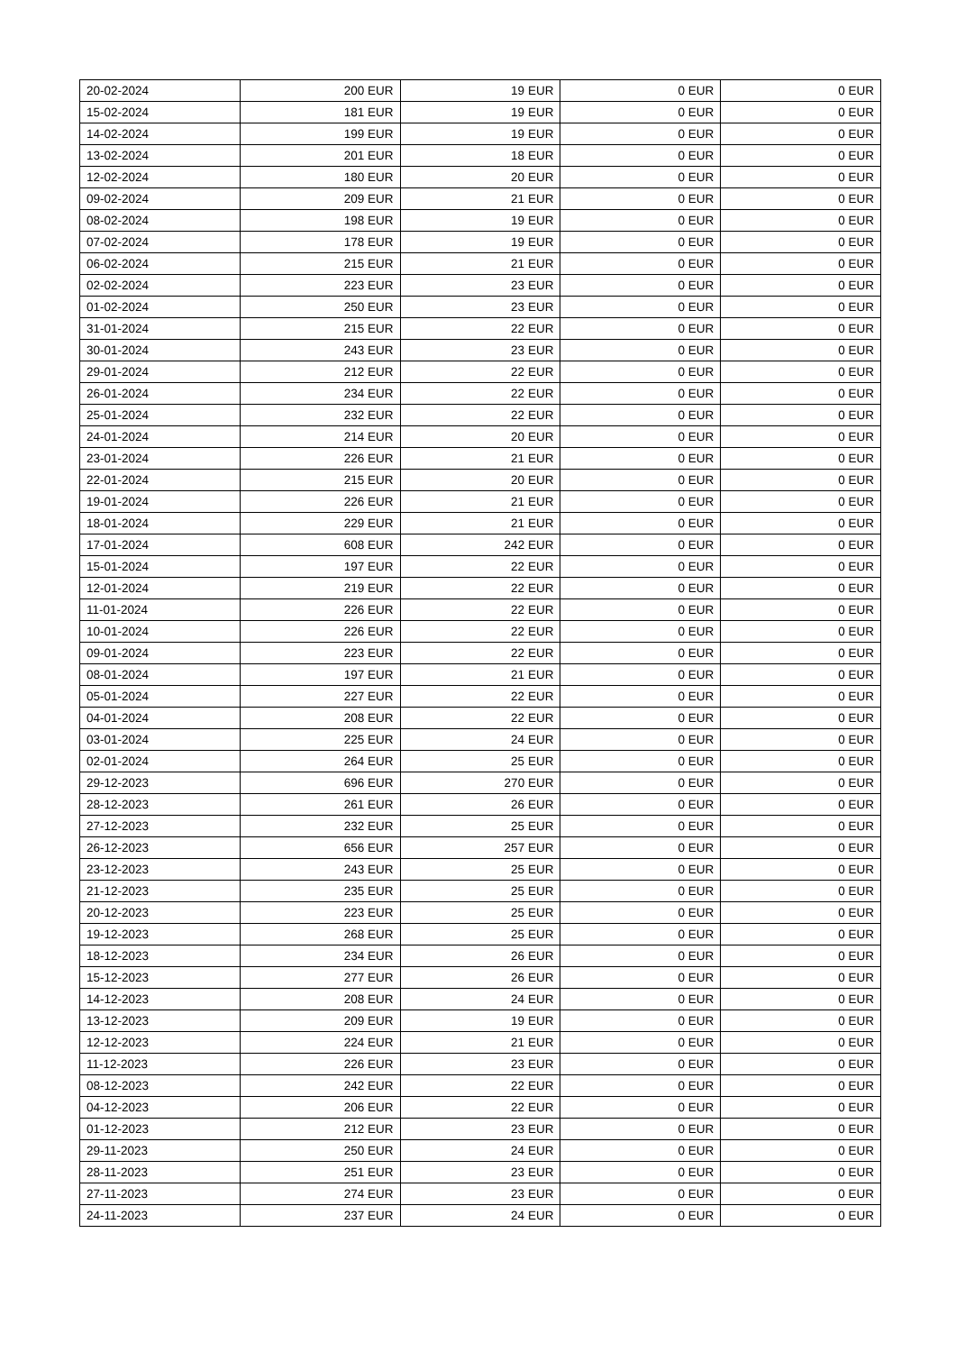| 20-02-2024 | 200 EUR | 19 EUR | 0 EUR | 0 EUR |
| 15-02-2024 | 181 EUR | 19 EUR | 0 EUR | 0 EUR |
| 14-02-2024 | 199 EUR | 19 EUR | 0 EUR | 0 EUR |
| 13-02-2024 | 201 EUR | 18 EUR | 0 EUR | 0 EUR |
| 12-02-2024 | 180 EUR | 20 EUR | 0 EUR | 0 EUR |
| 09-02-2024 | 209 EUR | 21 EUR | 0 EUR | 0 EUR |
| 08-02-2024 | 198 EUR | 19 EUR | 0 EUR | 0 EUR |
| 07-02-2024 | 178 EUR | 19 EUR | 0 EUR | 0 EUR |
| 06-02-2024 | 215 EUR | 21 EUR | 0 EUR | 0 EUR |
| 02-02-2024 | 223 EUR | 23 EUR | 0 EUR | 0 EUR |
| 01-02-2024 | 250 EUR | 23 EUR | 0 EUR | 0 EUR |
| 31-01-2024 | 215 EUR | 22 EUR | 0 EUR | 0 EUR |
| 30-01-2024 | 243 EUR | 23 EUR | 0 EUR | 0 EUR |
| 29-01-2024 | 212 EUR | 22 EUR | 0 EUR | 0 EUR |
| 26-01-2024 | 234 EUR | 22 EUR | 0 EUR | 0 EUR |
| 25-01-2024 | 232 EUR | 22 EUR | 0 EUR | 0 EUR |
| 24-01-2024 | 214 EUR | 20 EUR | 0 EUR | 0 EUR |
| 23-01-2024 | 226 EUR | 21 EUR | 0 EUR | 0 EUR |
| 22-01-2024 | 215 EUR | 20 EUR | 0 EUR | 0 EUR |
| 19-01-2024 | 226 EUR | 21 EUR | 0 EUR | 0 EUR |
| 18-01-2024 | 229 EUR | 21 EUR | 0 EUR | 0 EUR |
| 17-01-2024 | 608 EUR | 242 EUR | 0 EUR | 0 EUR |
| 15-01-2024 | 197 EUR | 22 EUR | 0 EUR | 0 EUR |
| 12-01-2024 | 219 EUR | 22 EUR | 0 EUR | 0 EUR |
| 11-01-2024 | 226 EUR | 22 EUR | 0 EUR | 0 EUR |
| 10-01-2024 | 226 EUR | 22 EUR | 0 EUR | 0 EUR |
| 09-01-2024 | 223 EUR | 22 EUR | 0 EUR | 0 EUR |
| 08-01-2024 | 197 EUR | 21 EUR | 0 EUR | 0 EUR |
| 05-01-2024 | 227 EUR | 22 EUR | 0 EUR | 0 EUR |
| 04-01-2024 | 208 EUR | 22 EUR | 0 EUR | 0 EUR |
| 03-01-2024 | 225 EUR | 24 EUR | 0 EUR | 0 EUR |
| 02-01-2024 | 264 EUR | 25 EUR | 0 EUR | 0 EUR |
| 29-12-2023 | 696 EUR | 270 EUR | 0 EUR | 0 EUR |
| 28-12-2023 | 261 EUR | 26 EUR | 0 EUR | 0 EUR |
| 27-12-2023 | 232 EUR | 25 EUR | 0 EUR | 0 EUR |
| 26-12-2023 | 656 EUR | 257 EUR | 0 EUR | 0 EUR |
| 23-12-2023 | 243 EUR | 25 EUR | 0 EUR | 0 EUR |
| 21-12-2023 | 235 EUR | 25 EUR | 0 EUR | 0 EUR |
| 20-12-2023 | 223 EUR | 25 EUR | 0 EUR | 0 EUR |
| 19-12-2023 | 268 EUR | 25 EUR | 0 EUR | 0 EUR |
| 18-12-2023 | 234 EUR | 26 EUR | 0 EUR | 0 EUR |
| 15-12-2023 | 277 EUR | 26 EUR | 0 EUR | 0 EUR |
| 14-12-2023 | 208 EUR | 24 EUR | 0 EUR | 0 EUR |
| 13-12-2023 | 209 EUR | 19 EUR | 0 EUR | 0 EUR |
| 12-12-2023 | 224 EUR | 21 EUR | 0 EUR | 0 EUR |
| 11-12-2023 | 226 EUR | 23 EUR | 0 EUR | 0 EUR |
| 08-12-2023 | 242 EUR | 22 EUR | 0 EUR | 0 EUR |
| 04-12-2023 | 206 EUR | 22 EUR | 0 EUR | 0 EUR |
| 01-12-2023 | 212 EUR | 23 EUR | 0 EUR | 0 EUR |
| 29-11-2023 | 250 EUR | 24 EUR | 0 EUR | 0 EUR |
| 28-11-2023 | 251 EUR | 23 EUR | 0 EUR | 0 EUR |
| 27-11-2023 | 274 EUR | 23 EUR | 0 EUR | 0 EUR |
| 24-11-2023 | 237 EUR | 24 EUR | 0 EUR | 0 EUR |